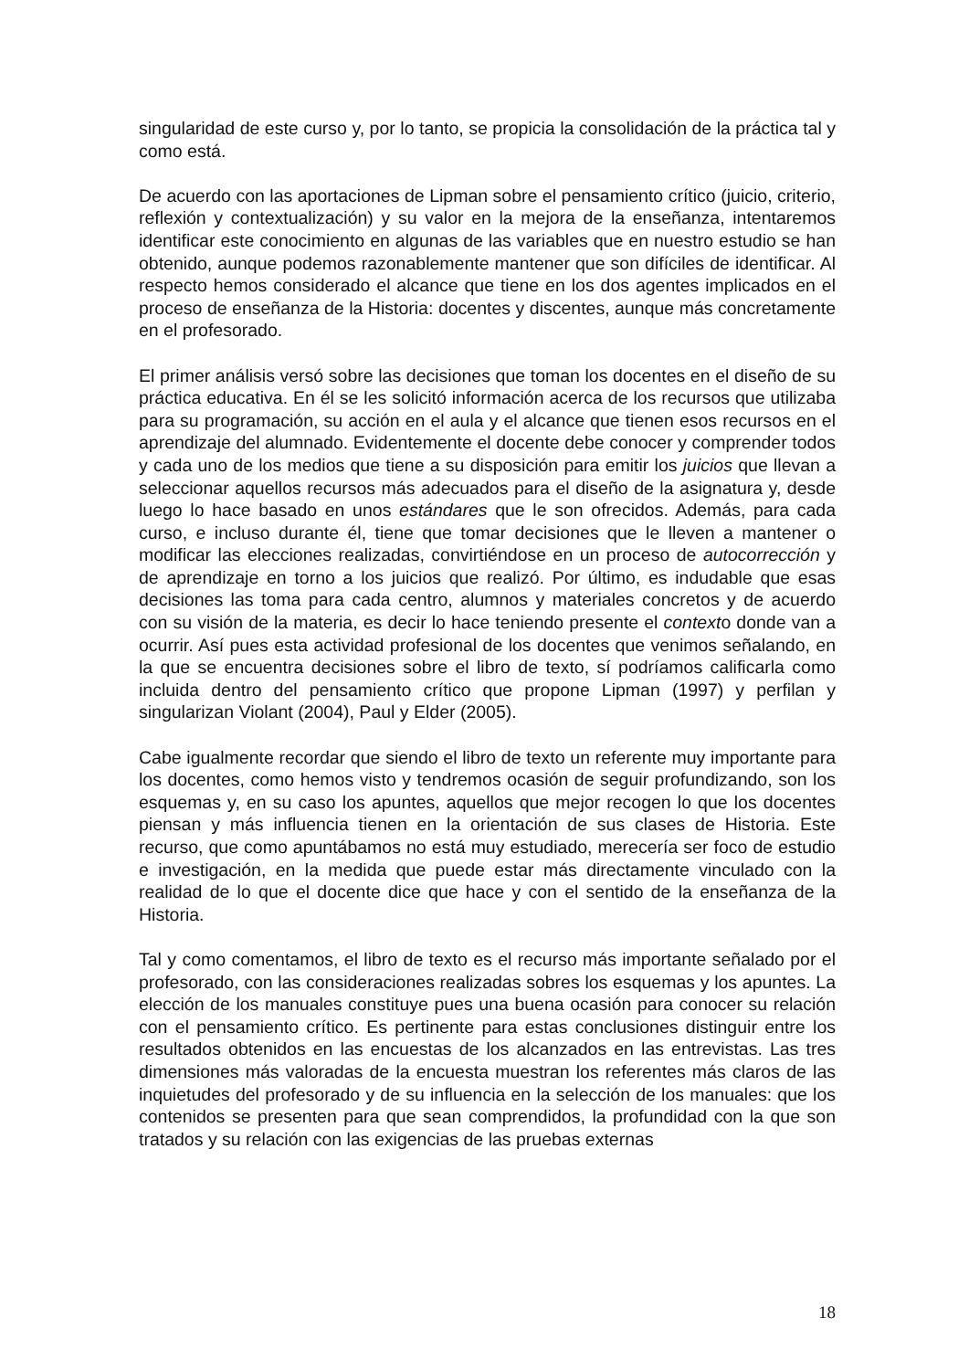singularidad de este curso y, por lo tanto, se propicia la consolidación de la práctica tal y como está.
De acuerdo con las aportaciones de Lipman sobre el pensamiento crítico (juicio, criterio, reflexión y contextualización) y su valor en la mejora de la enseñanza, intentaremos identificar este conocimiento en algunas de las variables que en nuestro estudio se han obtenido, aunque podemos razonablemente mantener que son difíciles de identificar. Al respecto hemos considerado el alcance que tiene en los dos agentes implicados en el proceso de enseñanza de la Historia: docentes y discentes, aunque más concretamente en el profesorado.
El primer análisis versó sobre las decisiones que toman los docentes en el diseño de su práctica educativa. En él se les solicitó información acerca de los recursos que utilizaba para su programación, su acción en el aula y el alcance que tienen esos recursos en el aprendizaje del alumnado. Evidentemente el docente debe conocer y comprender todos y cada uno de los medios que tiene a su disposición para emitir los juicios que llevan a seleccionar aquellos recursos más adecuados para el diseño de la asignatura y, desde luego lo hace basado en unos estándares que le son ofrecidos. Además, para cada curso, e incluso durante él, tiene que tomar decisiones que le lleven a mantener o modificar las elecciones realizadas, convirtiéndose en un proceso de autocorrección y de aprendizaje en torno a los juicios que realizó. Por último, es indudable que esas decisiones las toma para cada centro, alumnos y materiales concretos y de acuerdo con su visión de la materia, es decir lo hace teniendo presente el contexto donde van a ocurrir. Así pues esta actividad profesional de los docentes que venimos señalando, en la que se encuentra decisiones sobre el libro de texto, sí podríamos calificarla como incluida dentro del pensamiento crítico que propone Lipman (1997) y perfilan y singularizan Violant (2004), Paul y Elder (2005).
Cabe igualmente recordar que siendo el libro de texto un referente muy importante para los docentes, como hemos visto y tendremos ocasión de seguir profundizando, son los esquemas y, en su caso los apuntes, aquellos que mejor recogen lo que los docentes piensan y más influencia tienen en la orientación de sus clases de Historia. Este recurso, que como apuntábamos no está muy estudiado, merecería ser foco de estudio e investigación, en la medida que puede estar más directamente vinculado con la realidad de lo que el docente dice que hace y con el sentido de la enseñanza de la Historia.
Tal y como comentamos, el libro de texto es el recurso más importante señalado por el profesorado, con las consideraciones realizadas sobres los esquemas y los apuntes. La elección de los manuales constituye pues una buena ocasión para conocer su relación con el pensamiento crítico. Es pertinente para estas conclusiones distinguir entre los resultados obtenidos en las encuestas de los alcanzados en las entrevistas. Las tres dimensiones más valoradas de la encuesta muestran los referentes más claros de las inquietudes del profesorado y de su influencia en la selección de los manuales: que los contenidos se presenten para que sean comprendidos, la profundidad con la que son tratados y su relación con las exigencias de las pruebas externas
18